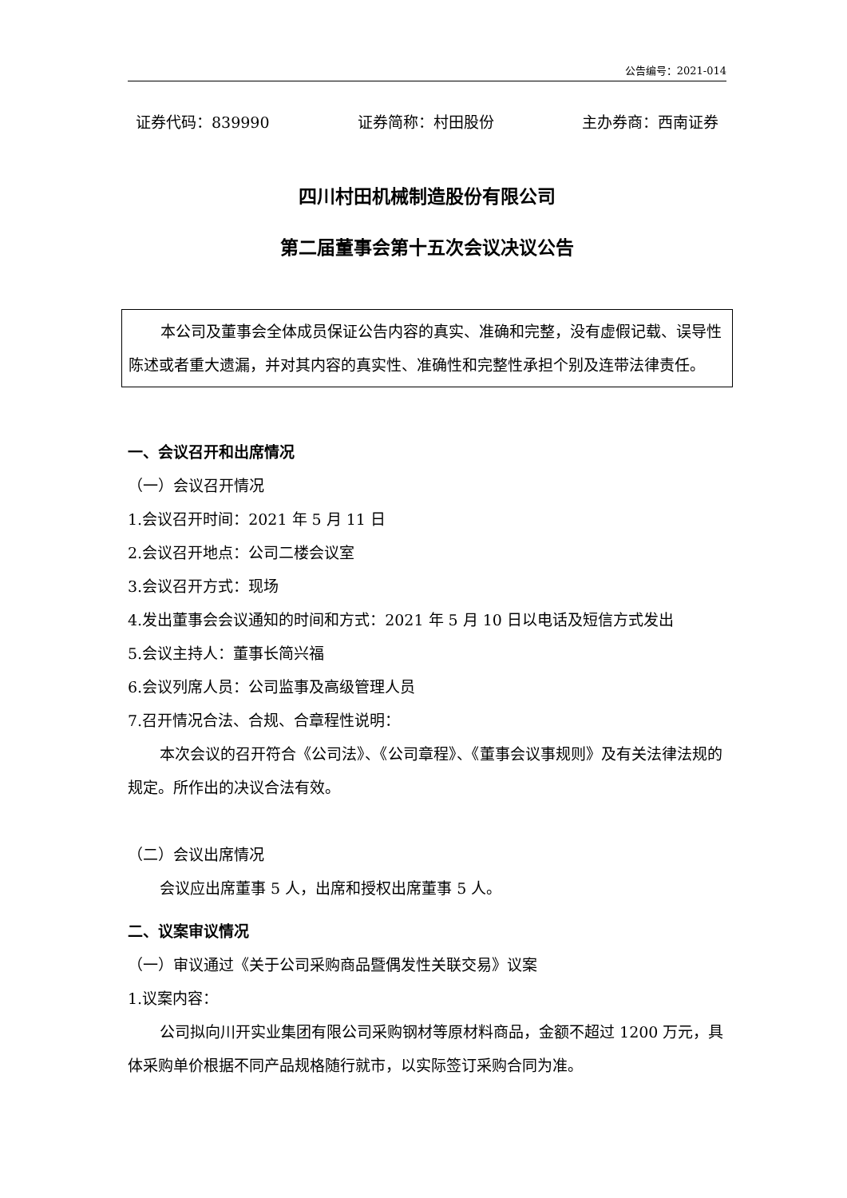公告编号：2021-014
证券代码：839990 证券简称：村田股份 主办券商：西南证券
四川村田机械制造股份有限公司
第二届董事会第十五次会议决议公告
本公司及董事会全体成员保证公告内容的真实、准确和完整，没有虚假记载、误导性陈述或者重大遗漏，并对其内容的真实性、准确性和完整性承担个别及连带法律责任。
一、会议召开和出席情况
（一）会议召开情况
1.会议召开时间：2021 年 5 月 11 日
2.会议召开地点：公司二楼会议室
3.会议召开方式：现场
4.发出董事会会议通知的时间和方式：2021 年 5 月 10 日以电话及短信方式发出
5.会议主持人：董事长简兴福
6.会议列席人员：公司监事及高级管理人员
7.召开情况合法、合规、合章程性说明：
本次会议的召开符合《公司法》、《公司章程》、《董事会议事规则》及有关法律法规的规定。所作出的决议合法有效。
（二）会议出席情况
会议应出席董事 5 人，出席和授权出席董事 5 人。
二、议案审议情况
（一）审议通过《关于公司采购商品暨偶发性关联交易》议案
1.议案内容：
公司拟向川开实业集团有限公司采购钢材等原材料商品，金额不超过 1200 万元，具体采购单价根据不同产品规格随行就市，以实际签订采购合同为准。